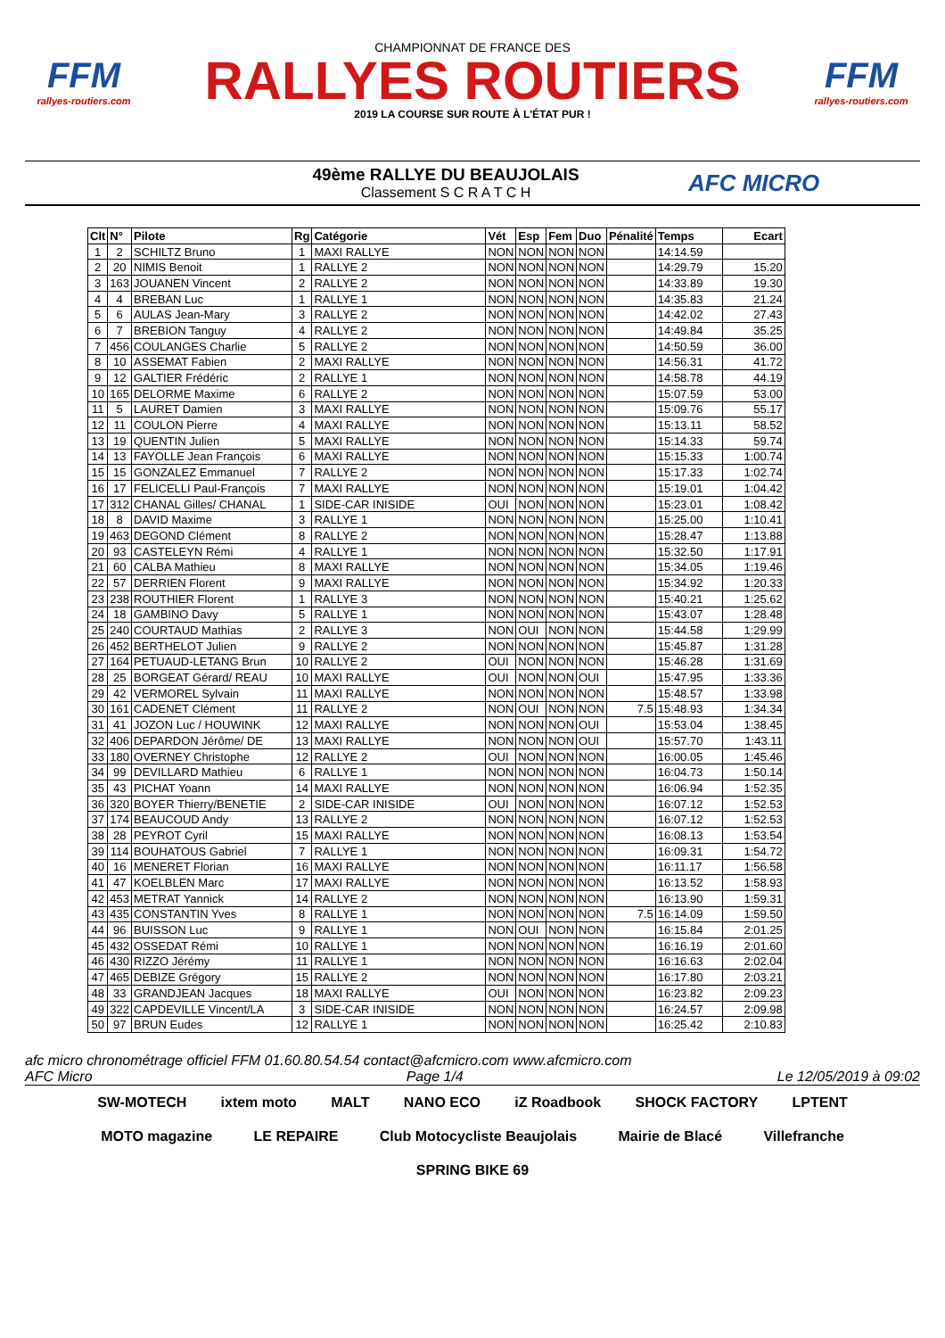FFM
rallyes-routiers.com
CHAMPIONNAT DE FRANCE DES
RALLYES ROUTIERS
2019 LA COURSE SUR ROUTE À L'ÉTAT PUR !
FFM
rallyes-routiers.com
49ème RALLYE DU BEAUJOLAIS
Classement S C R A T C H
AFC MICRO
| Clt | N° | Pilote | Rg | Catégorie | Vét | Esp | Fem | Duo | Pénalité | Temps | Ecart |
| --- | --- | --- | --- | --- | --- | --- | --- | --- | --- | --- | --- |
| 1 | 2 | SCHILTZ Bruno | 1 | MAXI RALLYE | NON | NON | NON | NON | | 14:14.59 | |
| 2 | 20 | NIMIS Benoit | 1 | RALLYE 2 | NON | NON | NON | NON | | 14:29.79 | 15.20 |
| 3 | 163 | JOUANEN Vincent | 2 | RALLYE 2 | NON | NON | NON | NON | | 14:33.89 | 19.30 |
| 4 | 4 | BREBAN Luc | 1 | RALLYE 1 | NON | NON | NON | NON | | 14:35.83 | 21.24 |
| 5 | 6 | AULAS Jean-Mary | 3 | RALLYE 2 | NON | NON | NON | NON | | 14:42.02 | 27.43 |
| 6 | 7 | BREBION Tanguy | 4 | RALLYE 2 | NON | NON | NON | NON | | 14:49.84 | 35.25 |
| 7 | 456 | COULANGES Charlie | 5 | RALLYE 2 | NON | NON | NON | NON | | 14:50.59 | 36.00 |
| 8 | 10 | ASSEMAT Fabien | 2 | MAXI RALLYE | NON | NON | NON | NON | | 14:56.31 | 41.72 |
| 9 | 12 | GALTIER Frédéric | 2 | RALLYE 1 | NON | NON | NON | NON | | 14:58.78 | 44.19 |
| 10 | 165 | DELORME Maxime | 6 | RALLYE 2 | NON | NON | NON | NON | | 15:07.59 | 53.00 |
| 11 | 5 | LAURET Damien | 3 | MAXI RALLYE | NON | NON | NON | NON | | 15:09.76 | 55.17 |
| 12 | 11 | COULON Pierre | 4 | MAXI RALLYE | NON | NON | NON | NON | | 15:13.11 | 58.52 |
| 13 | 19 | QUENTIN Julien | 5 | MAXI RALLYE | NON | NON | NON | NON | | 15:14.33 | 59.74 |
| 14 | 13 | FAYOLLE Jean François | 6 | MAXI RALLYE | NON | NON | NON | NON | | 15:15.33 | 1:00.74 |
| 15 | 15 | GONZALEZ Emmanuel | 7 | RALLYE 2 | NON | NON | NON | NON | | 15:17.33 | 1:02.74 |
| 16 | 17 | FELICELLI Paul-François | 7 | MAXI RALLYE | NON | NON | NON | NON | | 15:19.01 | 1:04.42 |
| 17 | 312 | CHANAL Gilles/ CHANAL | 1 | SIDE-CAR INISIDE | OUI | NON | NON | NON | | 15:23.01 | 1:08.42 |
| 18 | 8 | DAVID Maxime | 3 | RALLYE 1 | NON | NON | NON | NON | | 15:25.00 | 1:10.41 |
| 19 | 463 | DEGOND Clément | 8 | RALLYE 2 | NON | NON | NON | NON | | 15:28.47 | 1:13.88 |
| 20 | 93 | CASTELEYN Rémi | 4 | RALLYE 1 | NON | NON | NON | NON | | 15:32.50 | 1:17.91 |
| 21 | 60 | CALBA Mathieu | 8 | MAXI RALLYE | NON | NON | NON | NON | | 15:34.05 | 1:19.46 |
| 22 | 57 | DERRIEN Florent | 9 | MAXI RALLYE | NON | NON | NON | NON | | 15:34.92 | 1:20.33 |
| 23 | 238 | ROUTHIER Florent | 1 | RALLYE 3 | NON | NON | NON | NON | | 15:40.21 | 1:25.62 |
| 24 | 18 | GAMBINO Davy | 5 | RALLYE 1 | NON | NON | NON | NON | | 15:43.07 | 1:28.48 |
| 25 | 240 | COURTAUD Mathias | 2 | RALLYE 3 | NON | OUI | NON | NON | | 15:44.58 | 1:29.99 |
| 26 | 452 | BERTHELOT Julien | 9 | RALLYE 2 | NON | NON | NON | NON | | 15:45.87 | 1:31.28 |
| 27 | 164 | PETUAUD-LETANG Brun | 10 | RALLYE 2 | OUI | NON | NON | NON | | 15:46.28 | 1:31.69 |
| 28 | 25 | BORGEAT Gérard/ REAU | 10 | MAXI RALLYE | OUI | NON | NON | OUI | | 15:47.95 | 1:33.36 |
| 29 | 42 | VERMOREL Sylvain | 11 | MAXI RALLYE | NON | NON | NON | NON | | 15:48.57 | 1:33.98 |
| 30 | 161 | CADENET Clément | 11 | RALLYE 2 | NON | OUI | NON | NON | 7.5 | 15:48.93 | 1:34.34 |
| 31 | 41 | JOZON Luc / HOUWINK | 12 | MAXI RALLYE | NON | NON | NON | OUI | | 15:53.04 | 1:38.45 |
| 32 | 406 | DEPARDON Jérôme/ DE | 13 | MAXI RALLYE | NON | NON | NON | OUI | | 15:57.70 | 1:43.11 |
| 33 | 180 | OVERNEY Christophe | 12 | RALLYE 2 | OUI | NON | NON | NON | | 16:00.05 | 1:45.46 |
| 34 | 99 | DEVILLARD Mathieu | 6 | RALLYE 1 | NON | NON | NON | NON | | 16:04.73 | 1:50.14 |
| 35 | 43 | PICHAT Yoann | 14 | MAXI RALLYE | NON | NON | NON | NON | | 16:06.94 | 1:52.35 |
| 36 | 320 | BOYER Thierry/BENETIE | 2 | SIDE-CAR INISIDE | OUI | NON | NON | NON | | 16:07.12 | 1:52.53 |
| 37 | 174 | BEAUCOUD Andy | 13 | RALLYE 2 | NON | NON | NON | NON | | 16:07.12 | 1:52.53 |
| 38 | 28 | PEYROT Cyril | 15 | MAXI RALLYE | NON | NON | NON | NON | | 16:08.13 | 1:53.54 |
| 39 | 114 | BOUHATOUS Gabriel | 7 | RALLYE 1 | NON | NON | NON | NON | | 16:09.31 | 1:54.72 |
| 40 | 16 | MENERET Florian | 16 | MAXI RALLYE | NON | NON | NON | NON | | 16:11.17 | 1:56.58 |
| 41 | 47 | KOELBLEN Marc | 17 | MAXI RALLYE | NON | NON | NON | NON | | 16:13.52 | 1:58.93 |
| 42 | 453 | METRAT Yannick | 14 | RALLYE 2 | NON | NON | NON | NON | | 16:13.90 | 1:59.31 |
| 43 | 435 | CONSTANTIN Yves | 8 | RALLYE 1 | NON | NON | NON | NON | 7.5 | 16:14.09 | 1:59.50 |
| 44 | 96 | BUISSON Luc | 9 | RALLYE 1 | NON | OUI | NON | NON | | 16:15.84 | 2:01.25 |
| 45 | 432 | OSSEDAT Rémi | 10 | RALLYE 1 | NON | NON | NON | NON | | 16:16.19 | 2:01.60 |
| 46 | 430 | RIZZO Jérémy | 11 | RALLYE 1 | NON | NON | NON | NON | | 16:16.63 | 2:02.04 |
| 47 | 465 | DEBIZE Grégory | 15 | RALLYE 2 | NON | NON | NON | NON | | 16:17.80 | 2:03.21 |
| 48 | 33 | GRANDJEAN Jacques | 18 | MAXI RALLYE | OUI | NON | NON | NON | | 16:23.82 | 2:09.23 |
| 49 | 322 | CAPDEVILLE Vincent/LA | 3 | SIDE-CAR INISIDE | NON | NON | NON | NON | | 16:24.57 | 2:09.98 |
| 50 | 97 | BRUN Eudes | 12 | RALLYE 1 | NON | NON | NON | NON | | 16:25.42 | 2:10.83 |
afc micro chronométrage officiel FFM 01.60.80.54.54 contact@afcmicro.com www.afcmicro.com
AFC Micro Page 1/4 Le 12/05/2019 à 09:02
SW-MOTECH ixtem moto MALT NANO ECO iZ Roadbook SHOCK FACTORY LPTENT MOTO magazine LE REPAIRE Club Motocycliste Beaujolais Mairie de Blacé Villefranche SPRING BIKE 69